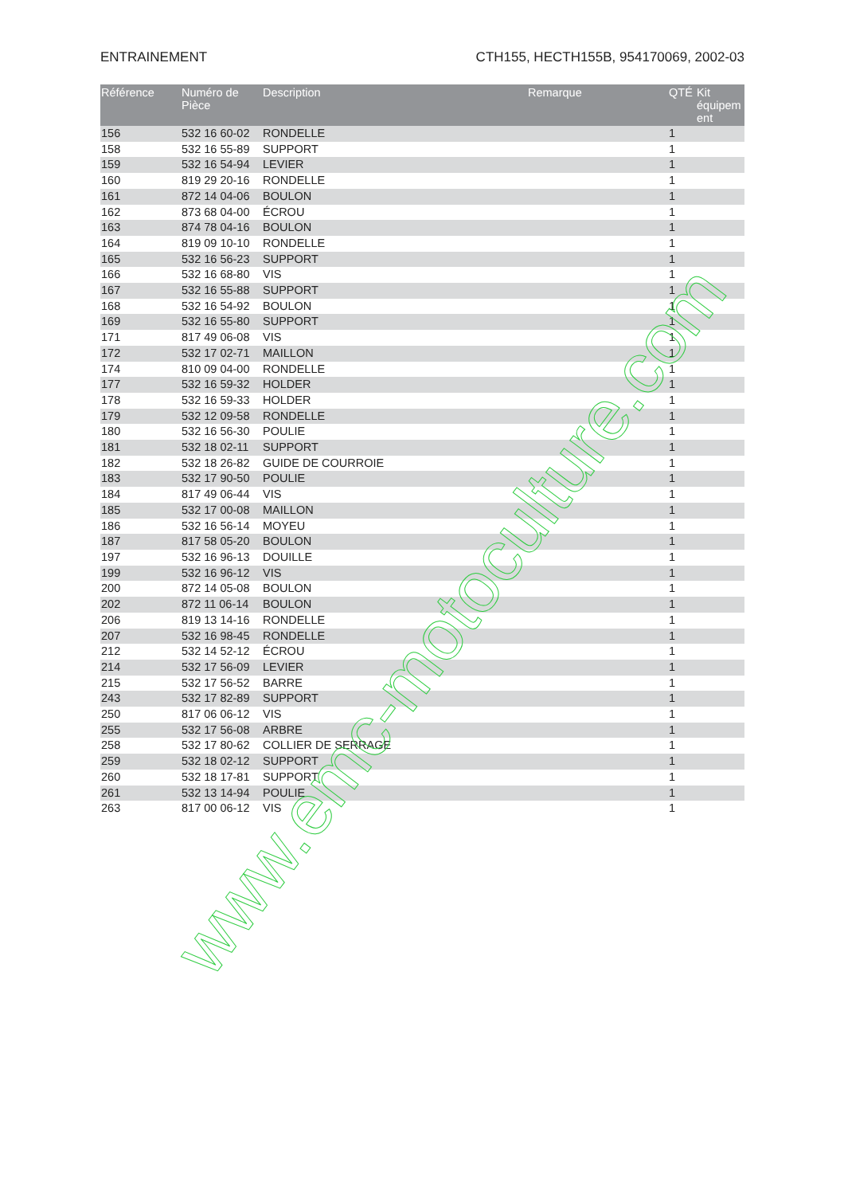ENTRAINEMENT CTH155, HECTH155B, 954170069, 2002-03
| Référence | Numéro de Pièce | Description | Remarque | QTÉ | Kit équipem ent |
| --- | --- | --- | --- | --- | --- |
| 156 | 532 16 60-02 | RONDELLE | | 1 | |
| 158 | 532 16 55-89 | SUPPORT | | 1 | |
| 159 | 532 16 54-94 | LEVIER | | 1 | |
| 160 | 819 29 20-16 | RONDELLE | | 1 | |
| 161 | 872 14 04-06 | BOULON | | 1 | |
| 162 | 873 68 04-00 | ÉCROU | | 1 | |
| 163 | 874 78 04-16 | BOULON | | 1 | |
| 164 | 819 09 10-10 | RONDELLE | | 1 | |
| 165 | 532 16 56-23 | SUPPORT | | 1 | |
| 166 | 532 16 68-80 | VIS | | 1 | |
| 167 | 532 16 55-88 | SUPPORT | | 1 | |
| 168 | 532 16 54-92 | BOULON | | 1 | |
| 169 | 532 16 55-80 | SUPPORT | | 1 | |
| 171 | 817 49 06-08 | VIS | | 1 | |
| 172 | 532 17 02-71 | MAILLON | | 1 | |
| 174 | 810 09 04-00 | RONDELLE | | 1 | |
| 177 | 532 16 59-32 | HOLDER | | 1 | |
| 178 | 532 16 59-33 | HOLDER | | 1 | |
| 179 | 532 12 09-58 | RONDELLE | | 1 | |
| 180 | 532 16 56-30 | POULIE | | 1 | |
| 181 | 532 18 02-11 | SUPPORT | | 1 | |
| 182 | 532 18 26-82 | GUIDE DE COURROIE | | 1 | |
| 183 | 532 17 90-50 | POULIE | | 1 | |
| 184 | 817 49 06-44 | VIS | | 1 | |
| 185 | 532 17 00-08 | MAILLON | | 1 | |
| 186 | 532 16 56-14 | MOYEU | | 1 | |
| 187 | 817 58 05-20 | BOULON | | 1 | |
| 197 | 532 16 96-13 | DOUILLE | | 1 | |
| 199 | 532 16 96-12 | VIS | | 1 | |
| 200 | 872 14 05-08 | BOULON | | 1 | |
| 202 | 872 11 06-14 | BOULON | | 1 | |
| 206 | 819 13 14-16 | RONDELLE | | 1 | |
| 207 | 532 16 98-45 | RONDELLE | | 1 | |
| 212 | 532 14 52-12 | ÉCROU | | 1 | |
| 214 | 532 17 56-09 | LEVIER | | 1 | |
| 215 | 532 17 56-52 | BARRE | | 1 | |
| 243 | 532 17 82-89 | SUPPORT | | 1 | |
| 250 | 817 06 06-12 | VIS | | 1 | |
| 255 | 532 17 56-08 | ARBRE | | 1 | |
| 258 | 532 17 80-62 | COLLIER DE SERRAGE | | 1 | |
| 259 | 532 18 02-12 | SUPPORT | | 1 | |
| 260 | 532 18 17-81 | SUPPORT | | 1 | |
| 261 | 532 13 14-94 | POULIE | | 1 | |
| 263 | 817 00 06-12 | VIS | | 1 | |
www.emc-motoculture.com